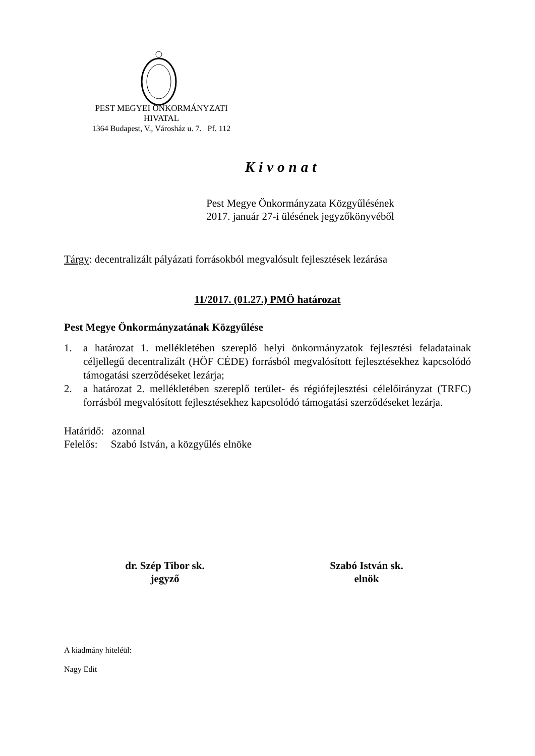PEST MEGYEI ÖNKORMÁNYZATI
HIVATAL
1364 Budapest, V., Városház u. 7. Pf. 112
Kivonat
Pest Megye Önkormányzata Közgyűlésének
2017. január 27-i ülésének jegyzőkönyvéből
Tárgy: decentralizált pályázati forrásokból megvalósult fejlesztések lezárása
11/2017. (01.27.) PMÖ határozat
Pest Megye Önkormányzatának Közgyűlése
1. a határozat 1. mellékletében szereplő helyi önkormányzatok fejlesztési feladatainak céljellegű decentralizált (HÖF CÉDE) forrásból megvalósított fejlesztésekhez kapcsolódó támogatási szerződéseket lezárja;
2. a határozat 2. mellékletében szereplő terület- és régiófejlesztési célelőirányzat (TRFC) forrásból megvalósított fejlesztésekhez kapcsolódó támogatási szerződéseket lezárja.
Határidő: azonnal
Felelős: Szabó István, a közgyűlés elnöke
dr. Szép Tibor sk.
jegyző
Szabó István sk.
elnök
A kiadmány hiteléül:
Nagy Edit